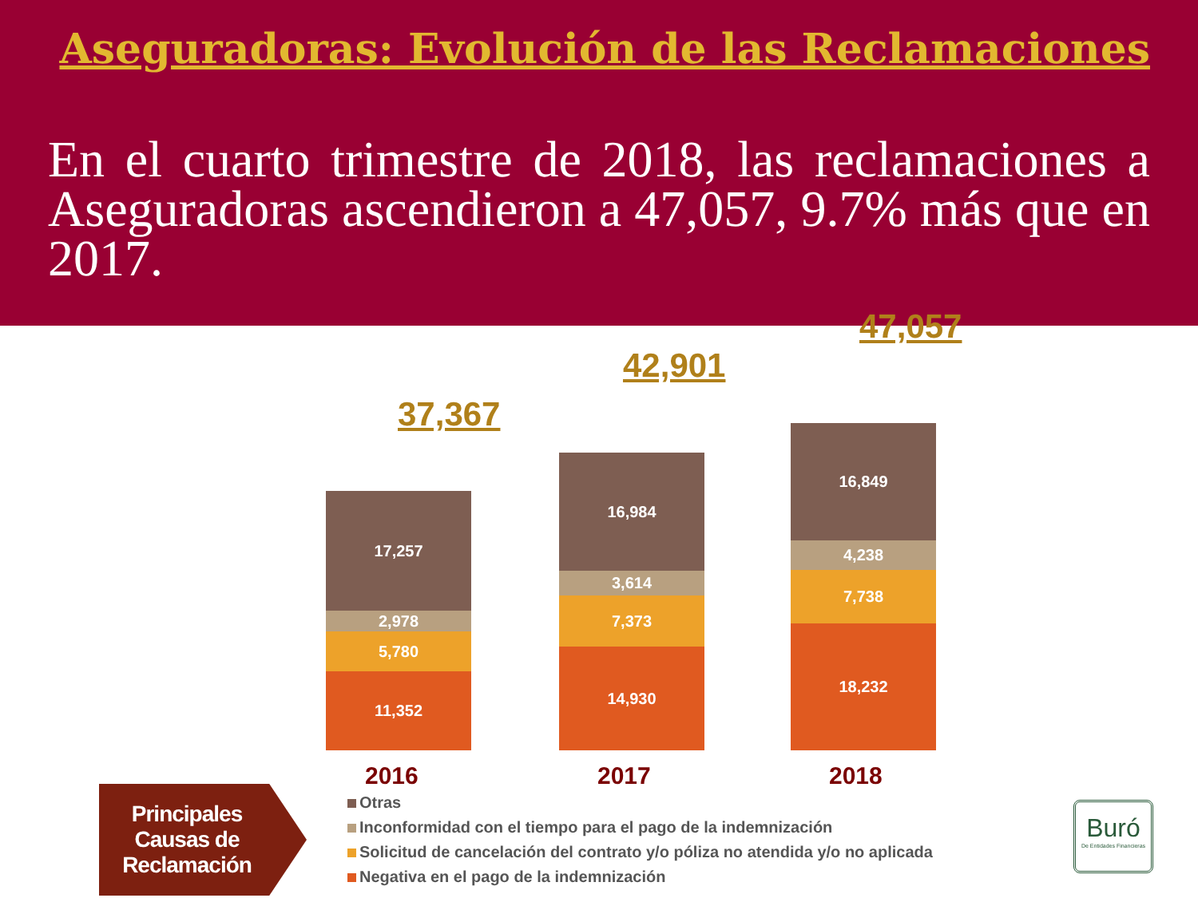Aseguradoras: Evolución de las Reclamaciones
En el cuarto trimestre de 2018, las reclamaciones a Aseguradoras ascendieron a 47,057, 9.7% más que en 2017.
37,367
17,257
2,978
5,780
11,352
42,901
16,984
3,614
7,373
14,930
47,057
16,849
4,238
7,738
18,232
2016 2017 2018
Principales Causas de Reclamación
Otras
Inconformidad con el tiempo para el pago de la indemnización
Solicitud de cancelación del contrato y/o póliza no atendida y/o no aplicada
Negativa en el pago de la indemnización
Buró
De Entidades Financieras